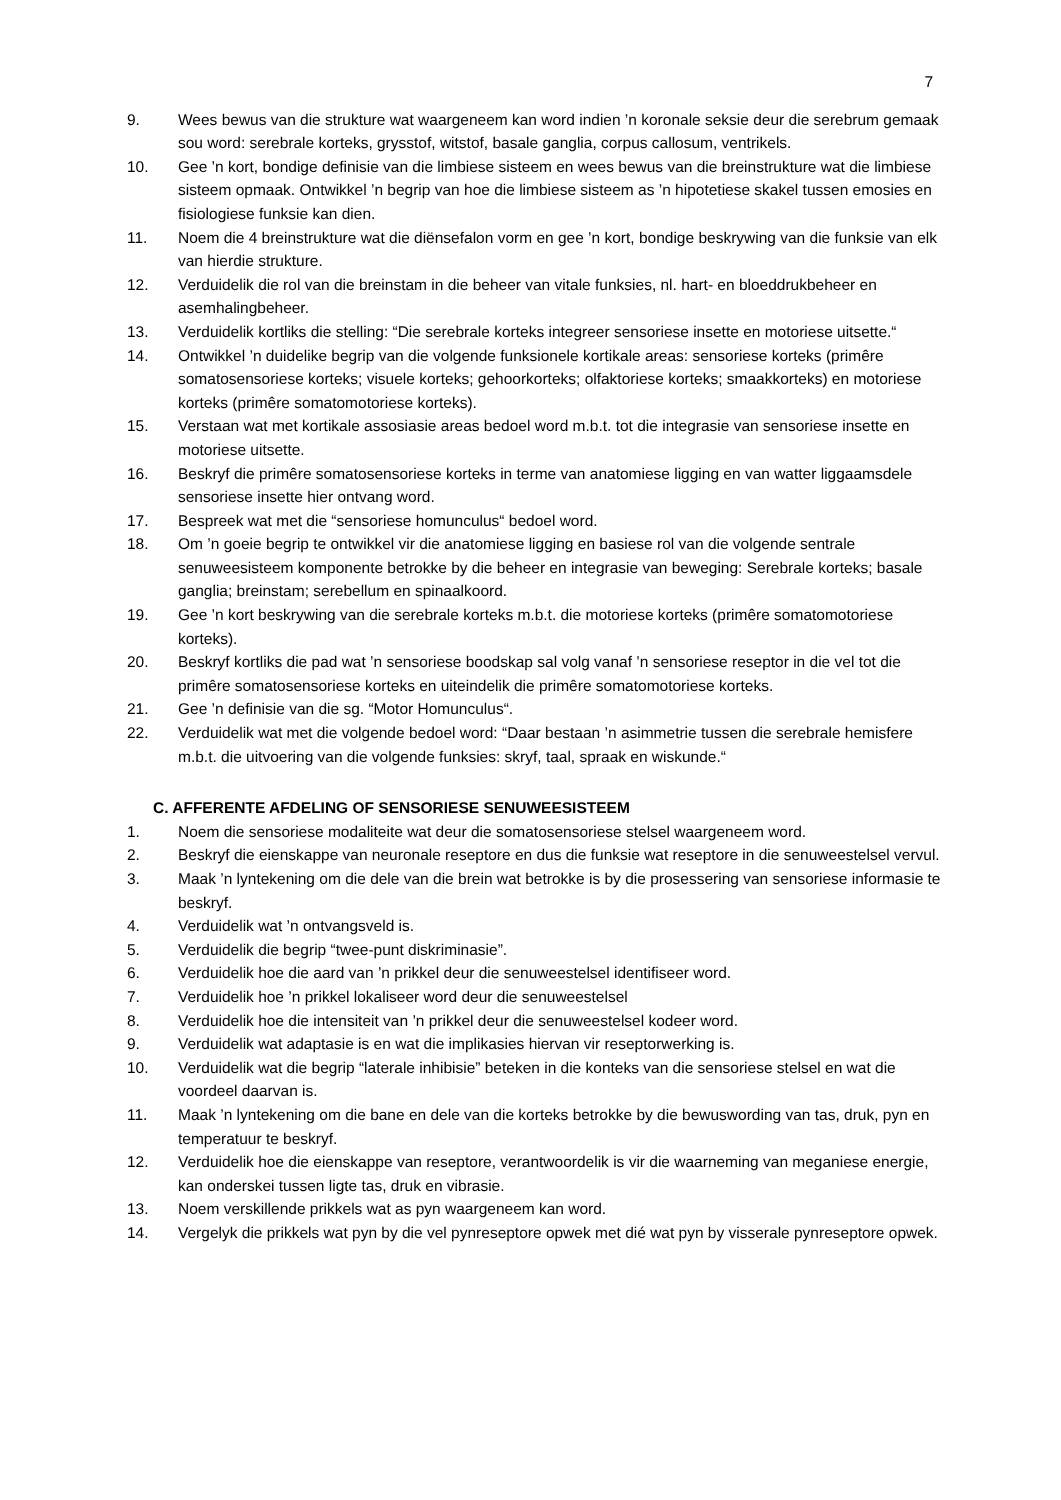7
9. Wees bewus van die strukture wat waargeneem kan word indien ’n koronale seksie deur die serebrum gemaak sou word: serebrale korteks, grysstof, witstof, basale ganglia, corpus callosum, ventrikels.
10. Gee ’n kort, bondige definisie van die limbiese sisteem en wees bewus van die breinstrukture wat die limbiese sisteem opmaak. Ontwikkel ’n begrip van hoe die limbiese sisteem as ’n hipotetiese skakel tussen emosies en fisiologiese funksie kan dien.
11. Noem die 4 breinstrukture wat die diënsefalon vorm en gee ’n kort, bondige beskrywing van die funksie van elk van hierdie strukture.
12. Verduidelik die rol van die breinstam in die beheer van vitale funksies, nl. hart- en bloeddrukbeheer en asemhalingbeheer.
13. Verduidelik kortliks die stelling: “Die serebrale korteks integreer sensoriese insette en motoriese uitsette.“
14. Ontwikkel ’n duidelike begrip van die volgende funksionele kortikale areas: sensoriese korteks (primêre somatosensoriese korteks; visuele korteks; gehoorkorteks; olfaktoriese korteks; smaakkorteks) en motoriese korteks (primêre somatomotoriese korteks).
15. Verstaan wat met kortikale assosiasie areas bedoel word m.b.t. tot die integrasie van sensoriese insette en motoriese uitsette.
16. Beskryf die primêre somatosensoriese korteks in terme van anatomiese ligging en van watter liggaamsdele sensoriese insette hier ontvang word.
17. Bespreek wat met die “sensoriese homunculus“ bedoel word.
18. Om ’n goeie begrip te ontwikkel vir die anatomiese ligging en basiese rol van die volgende sentrale senuweesisteem komponente betrokke by die beheer en integrasie van beweging: Serebrale korteks; basale ganglia; breinstam; serebellum en spinaalkoord.
19. Gee ’n kort beskrywing van die serebrale korteks m.b.t. die motoriese korteks (primêre somatomotoriese korteks).
20. Beskryf kortliks die pad wat ’n sensoriese boodskap sal volg vanaf ’n sensoriese reseptor in die vel tot die primêre somatosensoriese korteks en uiteindelik die primêre somatomotoriese korteks.
21. Gee ’n definisie van die sg. “Motor Homunculus“.
22. Verduidelik wat met die volgende bedoel word: “Daar bestaan ’n asimmetrie tussen die serebrale hemisfere m.b.t. die uitvoering van die volgende funksies: skryf, taal, spraak en wiskunde.“
C. AFFERENTE AFDELING OF SENSORIESE SENUWEESISTEEM
1. Noem die sensoriese modaliteite wat deur die somatosensoriese stelsel waargeneem word.
2. Beskryf die eienskappe van neuronale reseptore en dus die funksie wat reseptore in die senuweestelsel vervul.
3. Maak ’n lyntekening om die dele van die brein wat betrokke is by die prosessering van sensoriese informasie te beskryf.
4. Verduidelik wat ’n ontvangsveld is.
5. Verduidelik die begrip “twee-punt diskriminasie”.
6. Verduidelik hoe die aard van ’n prikkel deur die senuweestelsel identifiseer word.
7. Verduidelik hoe ’n prikkel lokaliseer word deur die senuweestelsel
8. Verduidelik hoe die intensiteit van ’n prikkel deur die senuweestelsel kodeer word.
9. Verduidelik wat adaptasie is en wat die implikasies hiervan vir reseptorwerking is.
10. Verduidelik wat die begrip “laterale inhibisie” beteken in die konteks van die sensoriese stelsel en wat die voordeel daarvan is.
11. Maak ’n lyntekening om die bane en dele van die korteks betrokke by die bewuswording van tas, druk, pyn en temperatuur te beskryf.
12. Verduidelik hoe die eienskappe van reseptore, verantwoordelik is vir die waarneming van meganiese energie, kan onderskei tussen ligte tas, druk en vibrasie.
13. Noem verskillende prikkels wat as pyn waargeneem kan word.
14. Vergelyk die prikkels wat pyn by die vel pynreseptore opwek met dié wat pyn by visserale pynreseptore opwek.